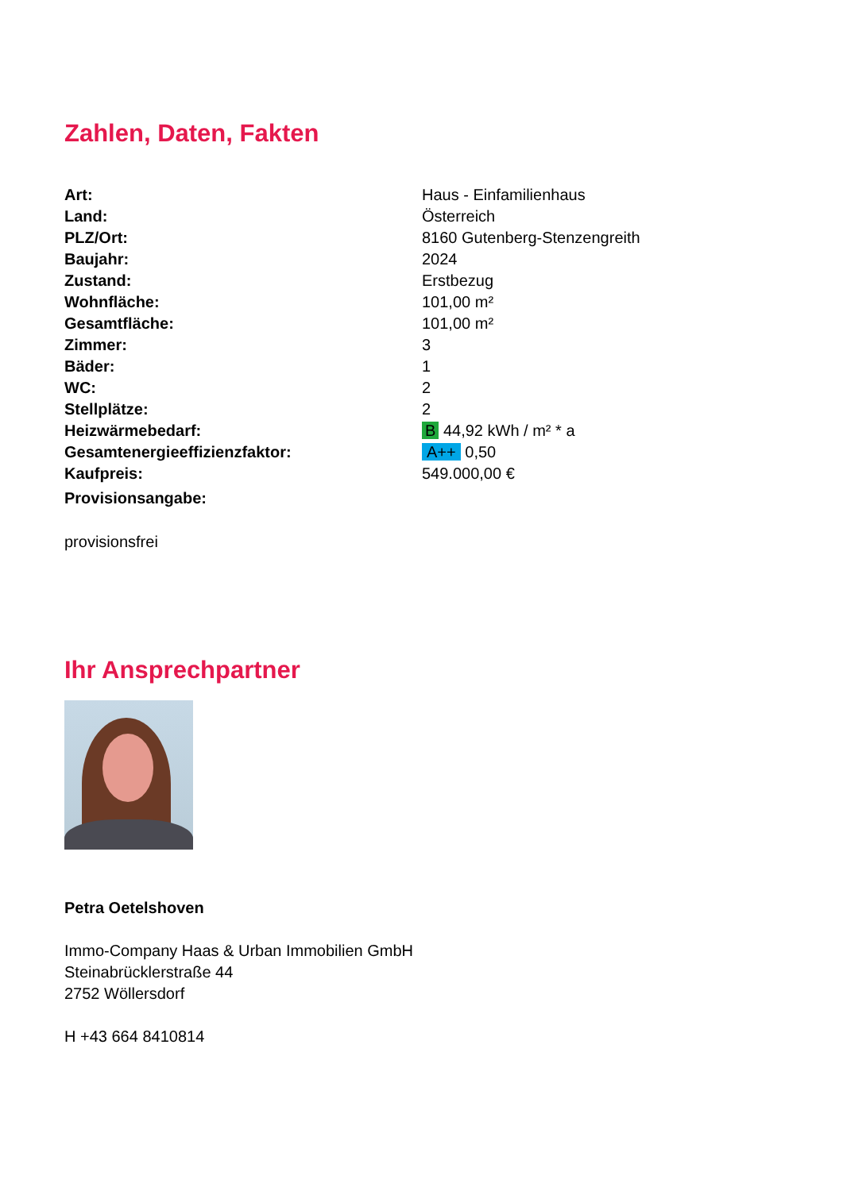Zahlen, Daten, Fakten
| Art: | Haus - Einfamilienhaus |
| Land: | Österreich |
| PLZ/Ort: | 8160 Gutenberg-Stenzengreith |
| Baujahr: | 2024 |
| Zustand: | Erstbezug |
| Wohnfläche: | 101,00 m² |
| Gesamtfläche: | 101,00 m² |
| Zimmer: | 3 |
| Bäder: | 1 |
| WC: | 2 |
| Stellplätze: | 2 |
| Heizwärmebedarf: | B 44,92 kWh / m² * a |
| Gesamtenergieeffizienzfaktor: | A++ 0,50 |
| Kaufpreis: | 549.000,00 € |
| Provisionsangabe: | |
provisionsfrei
Ihr Ansprechpartner
Petra Oetelshoven
Immo-Company Haas & Urban Immobilien GmbH
Steinabrücklerstraße 44
2752 Wöllersdorf
H +43 664 8410814